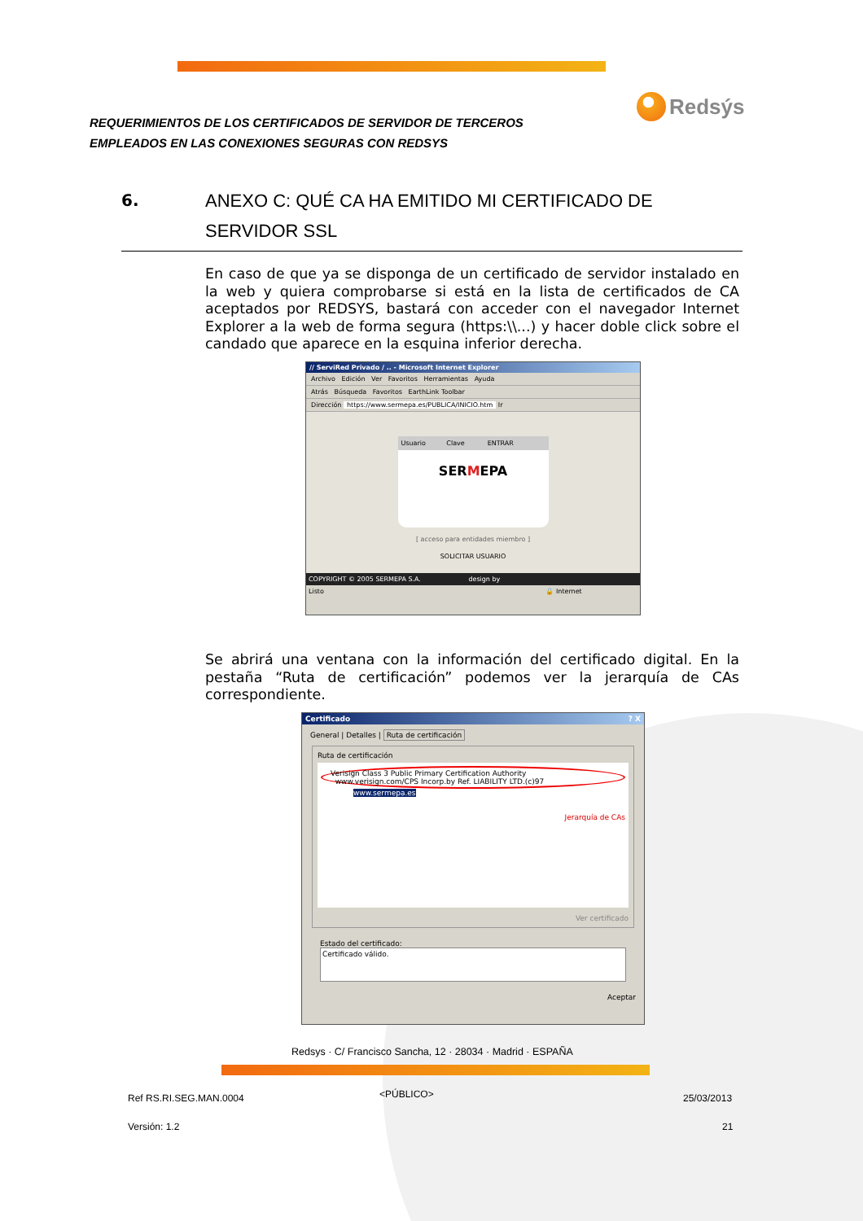REQUERIMIENTOS DE LOS CERTIFICADOS DE SERVIDOR DE TERCEROS
EMPLEADOS EN LAS CONEXIONES SEGURAS CON REDSYS
Redsýs
6.
ANEXO C: QUÉ CA HA EMITIDO MI CERTIFICADO DE SERVIDOR SSL
En caso de que ya se disponga de un certificado de servidor instalado en la web y quiera comprobarse si está en la lista de certificados de CA aceptados por REDSYS, bastará con acceder con el navegador Internet Explorer a la web de forma segura (https:\\...) y hacer doble click sobre el candado que aparece en la esquina inferior derecha.
// ServiRed Privado / .. - Microsoft Internet Explorer
Archivo Edición Ver Favoritos Herramientas Ayuda
Atrás Búsqueda Favoritos EarthLink Toolbar
Dirección https://www.sermepa.es/PUBLICA/INICIO.htm Ir
Usuario Clave ENTRAR
SERMEPA
[ acceso para entidades miembro ]
SOLICITAR USUARIO
COPYRIGHT © 2005 SERMEPA S.A. design by
Listo 🔒 Internet
Se abrirá una ventana con la información del certificado digital. En la pestaña “Ruta de certificación” podemos ver la jerarquía de CAs correspondiente.
Certificado ? X
General | Detalles | Ruta de certificación
Ruta de certificación
Verisign Class 3 Public Primary Certification Authority
www.verisign.com/CPS Incorp.by Ref. LIABILITY LTD.(c)97
www.sermepa.es
Jerarquía de CAs
Ver certificado
Estado del certificado:
Certificado válido.
Aceptar
Redsys · C/ Francisco Sancha, 12 · 28034 · Madrid · ESPAÑA
Ref RS.RI.SEG.MAN.0004 <PÚBLICO> 25/03/2013
Versión: 1.2 21